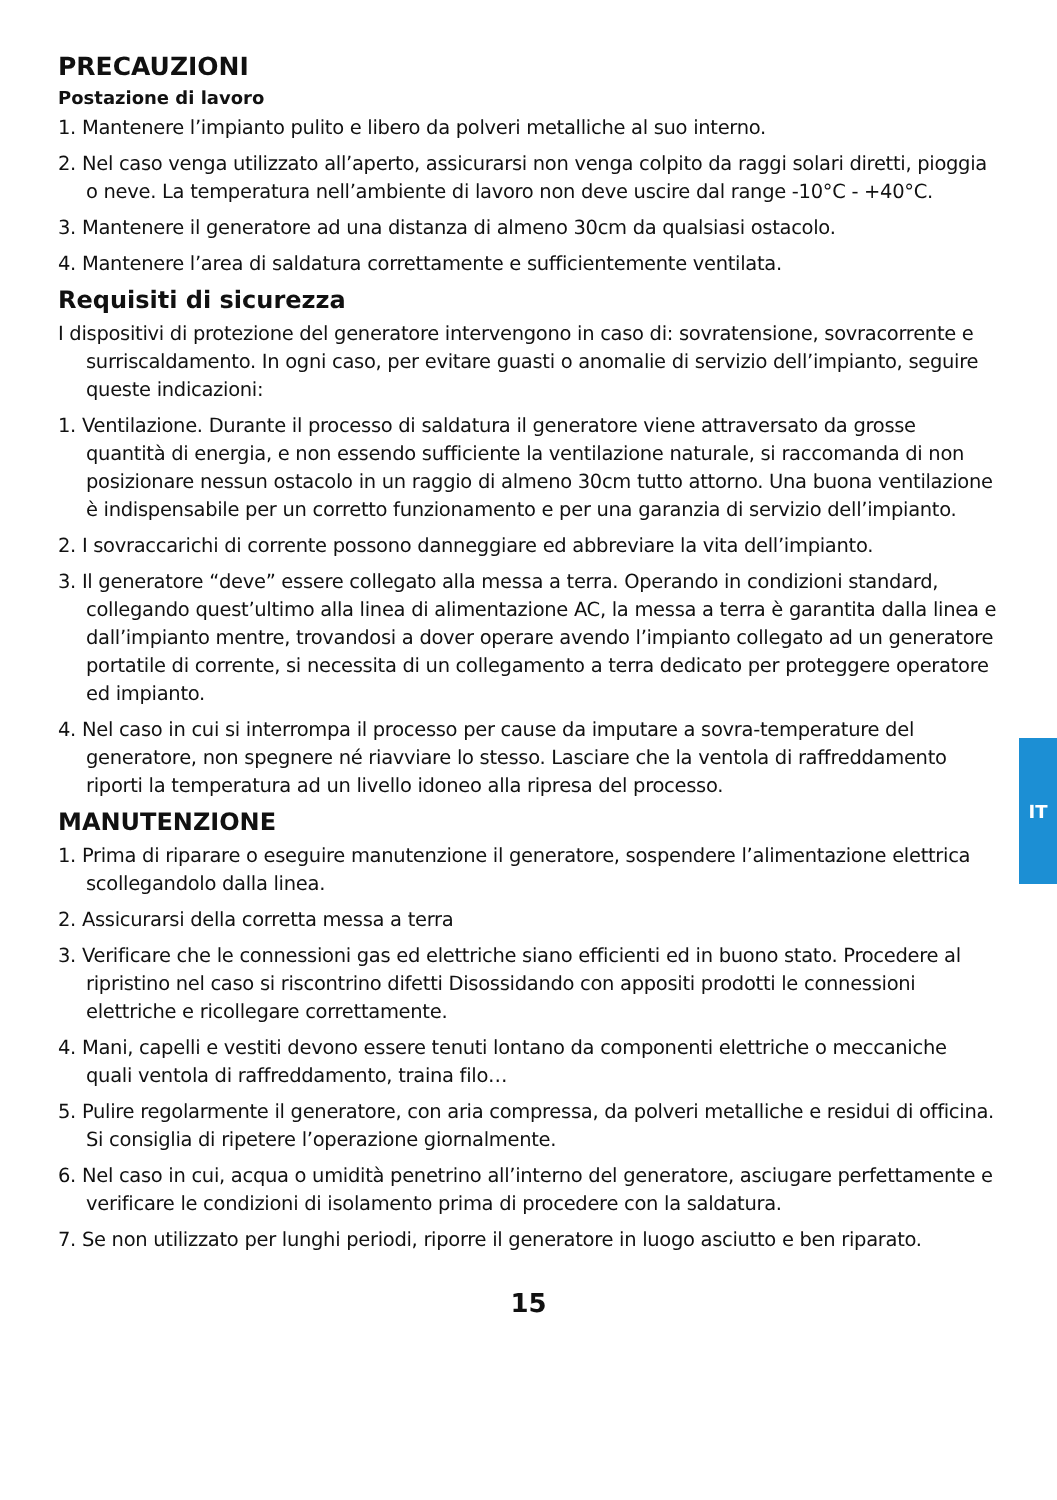PRECAUZIONI
Postazione di lavoro
1. Mantenere l’impianto pulito e libero da polveri metalliche al suo interno.
2. Nel caso venga utilizzato all’aperto, assicurarsi non venga colpito da raggi solari diretti, pioggia o neve. La temperatura nell’ambiente di lavoro non deve uscire dal range -10°C - +40°C.
3. Mantenere il generatore ad una distanza di almeno 30cm da qualsiasi ostacolo.
4. Mantenere l’area di saldatura correttamente e sufficientemente ventilata.
Requisiti di sicurezza
I dispositivi di protezione del generatore intervengono in caso di: sovratensione, sovracorrente e surriscaldamento. In ogni caso, per evitare guasti o anomalie di servizio dell’impianto, seguire queste indicazioni:
1. Ventilazione. Durante il processo di saldatura il generatore viene attraversato da grosse quantità di energia, e non essendo sufficiente la ventilazione naturale, si raccomanda di non posizionare nessun ostacolo in un raggio di almeno 30cm tutto attorno. Una buona ventilazione è indispensabile per un corretto funzionamento e per una garanzia di servizio dell’impianto.
2. I sovraccarichi di corrente possono danneggiare ed abbreviare la vita dell’impianto.
3. Il generatore “deve” essere collegato alla messa a terra. Operando in condizioni standard, collegando quest’ultimo alla linea di alimentazione AC, la messa a terra è garantita dalla linea e dall’impianto mentre, trovandosi a dover operare avendo l’impianto collegato ad un generatore portatile di corrente, si necessita di un collegamento a terra dedicato per proteggere operatore ed impianto.
4. Nel caso in cui si interrompa il processo per cause da imputare a sovra-temperature del generatore, non spegnere né riavviare lo stesso. Lasciare che la ventola di raffreddamento riporti la temperatura ad un livello idoneo alla ripresa del processo.
MANUTENZIONE
1. Prima di riparare o eseguire manutenzione il generatore, sospendere l’alimentazione elettrica scollegandolo dalla linea.
2. Assicurarsi della corretta messa a terra
3. Verificare che le connessioni gas ed elettriche siano efficienti ed in buono stato. Procedere al ripristino nel caso si riscontrino difetti Disossidando con appositi prodotti le connessioni elettriche e ricollegare correttamente.
4. Mani, capelli e vestiti devono essere tenuti lontano da componenti elettriche o meccaniche quali ventola di raffreddamento, traina filo…
5. Pulire regolarmente il generatore, con aria compressa, da polveri metalliche e residui di officina. Si consiglia di ripetere l’operazione giornalmente.
6. Nel caso in cui, acqua o umidità penetrino all’interno del generatore, asciugare perfettamente e verificare le condizioni di isolamento prima di procedere con la saldatura.
7. Se non utilizzato per lunghi periodi, riporre il generatore in luogo asciutto e ben riparato.
15
IT